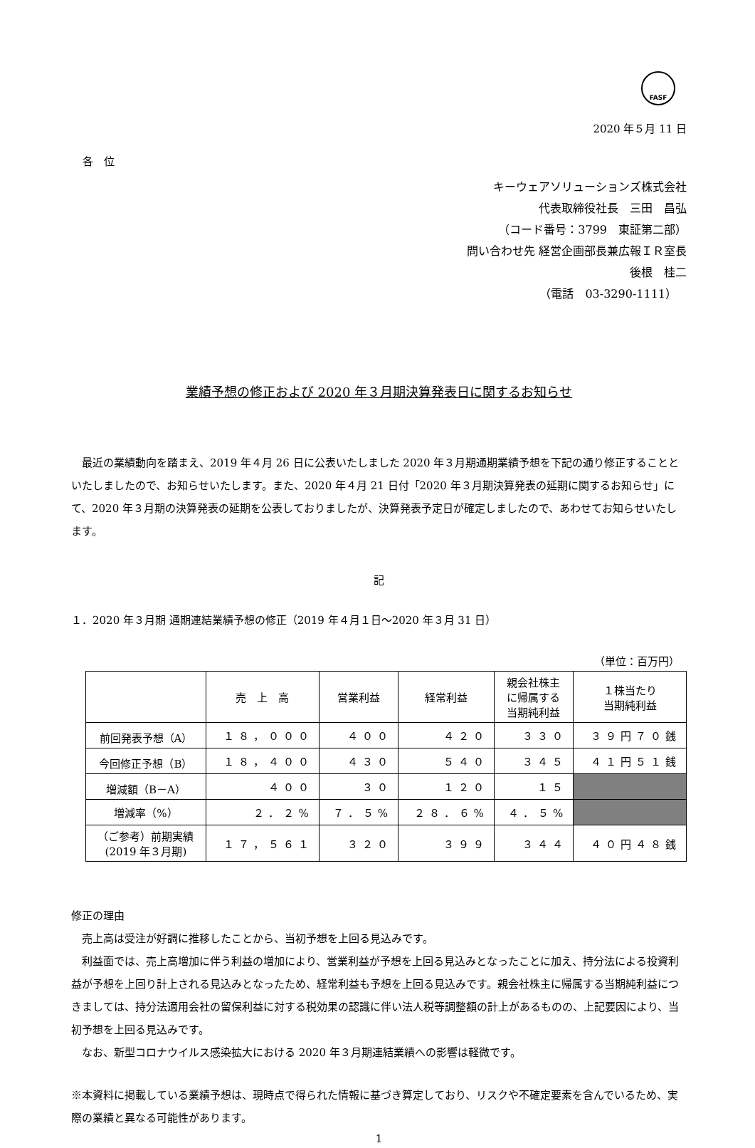FASF
2020 年５月 11 日
各　位
キーウェアソリューションズ株式会社
代表取締役社長　三田　昌弘
（コード番号：3799　東証第二部）
問い合わせ先 経営企画部長兼広報ＩＲ室長
後根　桂二
（電話　03-3290-1111）
業績予想の修正および 2020 年３月期決算発表日に関するお知らせ
　最近の業績動向を踏まえ、2019 年４月 26 日に公表いたしました 2020 年３月期通期業績予想を下記の通り修正することといたしましたので、お知らせいたします。また、2020 年４月 21 日付「2020 年３月期決算発表の延期に関するお知らせ」にて、2020 年３月期の決算発表の延期を公表しておりましたが、決算発表予定日が確定しましたので、あわせてお知らせいたします。
記
１．2020 年３月期 通期連結業績予想の修正（2019 年４月１日～2020 年３月 31 日）
（単位：百万円）
| | 売 上 高 | 営業利益 | 経常利益 | 親会社株主 に帰属する 当期純利益 | １株当たり 当期純利益 |
| --- | --- | --- | --- | --- | --- |
| 前回発表予想（A） | １８，０００ | ４００ | ４２０ | ３３０ | ３９円７０銭 |
| 今回修正予想（B） | １８，４００ | ４３０ | ５４０ | ３４５ | ４１円５１銭 |
| 増減額（B－A） | ４００ | ３０ | １２０ | １５ | |
| 増減率（%） | ２．２% | ７．５% | ２８．６% | ４．５% | |
| （ご参考）前期実績 (2019 年３月期) | １７，５６１ | ３２０ | ３９９ | ３４４ | ４０円４８銭 |
修正の理由
　売上高は受注が好調に推移したことから、当初予想を上回る見込みです。
　利益面では、売上高増加に伴う利益の増加により、営業利益が予想を上回る見込みとなったことに加え、持分法による投資利益が予想を上回り計上される見込みとなったため、経常利益も予想を上回る見込みです。親会社株主に帰属する当期純利益につきましては、持分法適用会社の留保利益に対する税効果の認識に伴い法人税等調整額の計上があるものの、上記要因により、当初予想を上回る見込みです。
　なお、新型コロナウイルス感染拡大における 2020 年３月期連結業績への影響は軽微です。
※本資料に掲載している業績予想は、現時点で得られた情報に基づき算定しており、リスクや不確定要素を含んでいるため、実際の業績と異なる可能性があります。
1